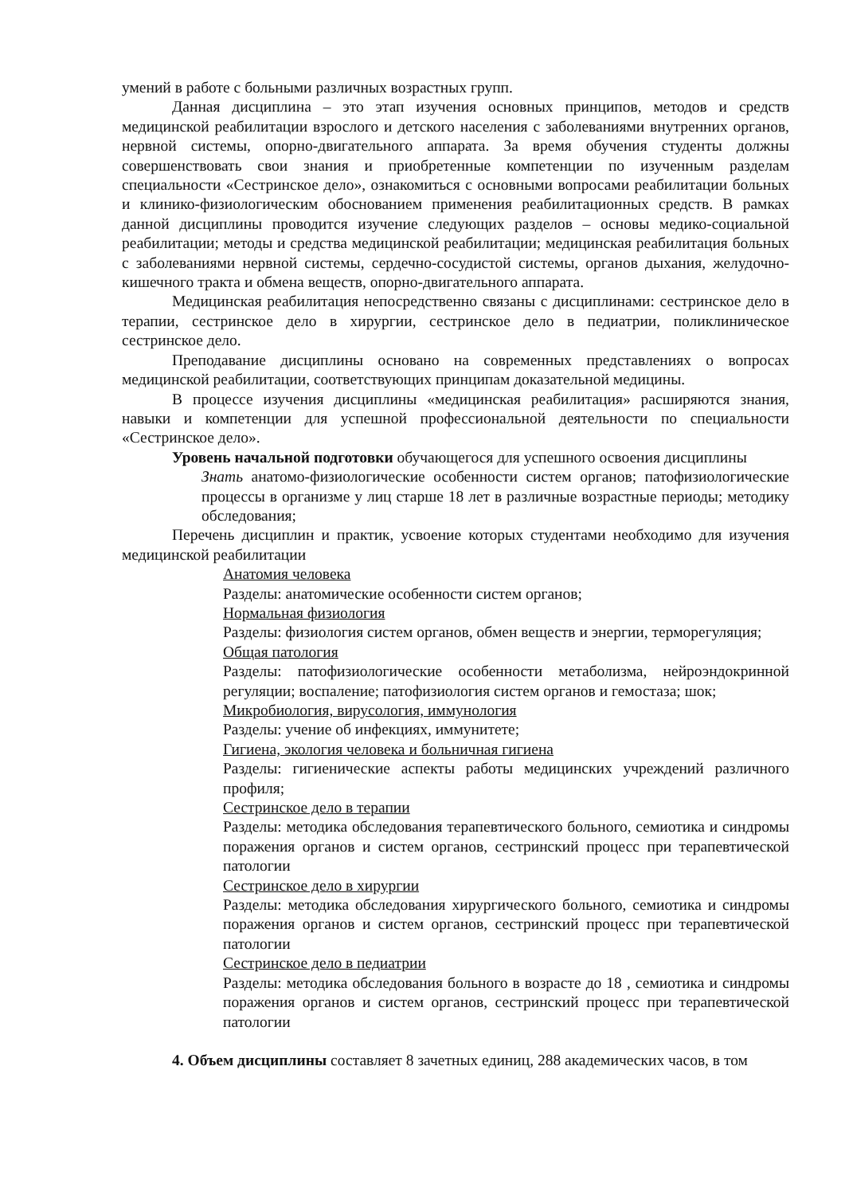умений в работе с больными различных возрастных групп.
Данная дисциплина – это этап изучения основных принципов, методов и средств медицинской реабилитации взрослого и детского населения с заболеваниями внутренних органов, нервной системы, опорно-двигательного аппарата. За время обучения студенты должны совершенствовать свои знания и приобретенные компетенции по изученным разделам специальности «Сестринское дело», ознакомиться с основными вопросами реабилитации больных и клинико-физиологическим обоснованием применения реабилитационных средств. В рамках данной дисциплины проводится изучение следующих разделов – основы медико-социальной реабилитации; методы и средства медицинской реабилитации; медицинская реабилитация больных с заболеваниями нервной системы, сердечно-сосудистой системы, органов дыхания, желудочно-кишечного тракта и обмена веществ, опорно-двигательного аппарата.
Медицинская реабилитация непосредственно связаны с дисциплинами: сестринское дело в терапии, сестринское дело в хирургии, сестринское дело в педиатрии, поликлиническое сестринское дело.
Преподавание дисциплины основано на современных представлениях о вопросах медицинской реабилитации, соответствующих принципам доказательной медицины.
В процессе изучения дисциплины «медицинская реабилитация» расширяются знания, навыки и компетенции для успешной профессиональной деятельности по специальности «Сестринское дело».
Уровень начальной подготовки обучающегося для успешного освоения дисциплины
Знать анатомо-физиологические особенности систем органов; патофизиологические процессы в организме у лиц старше 18 лет в различные возрастные периоды; методику обследования;
Перечень дисциплин и практик, усвоение которых студентами необходимо для изучения медицинской реабилитации
Анатомия человека
Разделы: анатомические особенности систем органов;
Нормальная физиология
Разделы: физиология систем органов, обмен веществ и энергии, терморегуляция;
Общая патология
Разделы: патофизиологические особенности метаболизма, нейроэндокринной регуляции; воспаление; патофизиология систем органов и гемостаза; шок;
Микробиология, вирусология, иммунология
Разделы: учение об инфекциях, иммунитете;
Гигиена, экология человека и больничная гигиена
Разделы: гигиенические аспекты работы медицинских учреждений различного профиля;
Сестринское дело в терапии
Разделы: методика обследования терапевтического больного, семиотика и синдромы поражения органов и систем органов, сестринский процесс при терапевтической патологии
Сестринское дело в хирургии
Разделы: методика обследования хирургического больного, семиотика и синдромы поражения органов и систем органов, сестринский процесс при терапевтической патологии
Сестринское дело в педиатрии
Разделы: методика обследования больного в возрасте до 18 , семиотика и синдромы поражения органов и систем органов, сестринский процесс при терапевтической патологии
4. Объем дисциплины составляет 8 зачетных единиц, 288 академических часов, в том